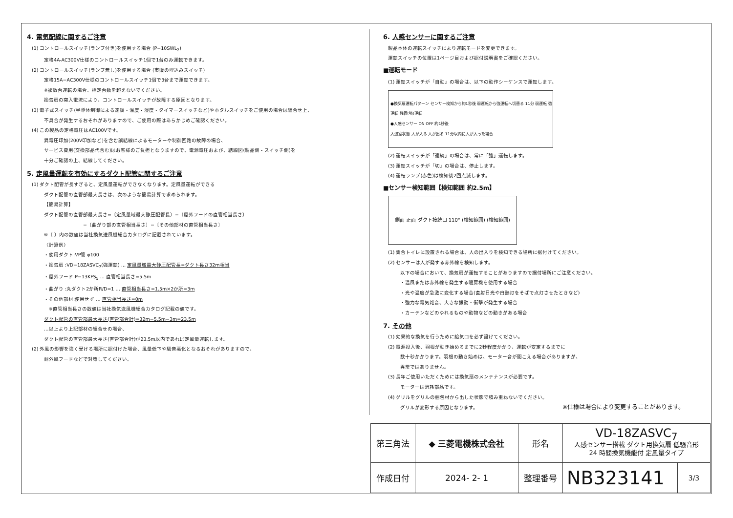4. 電気配線に関するご注意
(1) コントロールスイッチ(ランプ付き)を使用する場合 (P−10SWL<sub>2</sub>)
定格4A-AC300V仕様のコントロールスイッチ1個で1台のみ運転できます。
(2) コントロールスイッチ(ランプ無し)を使用する場合 (市販の埋込みスイッチ)
定格15A−AC300V仕様のコントロールスイッチ1個で3台まで運転できます。
※複数台運転の場合、指定台数を超えないでください。
換気扇の突入電流により、コントロールスイッチが故障する原因となります。
(3) 電子式スイッチ(半導体制御による速調・温度・湿度・タイマースイッチなど)やホタルスイッチをご使用の場合は組合せ上、
不具合が発生するおそれがありますので、ご使用の際はあらかじめご確認ください。
(4) この製品の定格電圧はAC100Vです。
異電圧印加(200V印加など)を含む誤結線によるモーターや制御回路の故障の場合、
サービス費用(交換部品代含む)はお客様のご負担となりますので、電源電圧および、結線図(製品側・スイッチ側)を
十分ご確認の上、結線してください。
5. 定風量運転を有効にするダクト配管に関するご注意
(1) ダクト配管が長すぎると、定風量運転ができなくなります。定風量運転ができる
ダクト配管の直管部最大長さは、次のような簡易計算で求められます。
【簡易計算】
ダクト配管の直管部最大長さ=〔定風量域最大静圧配管長〕−〔屋外フードの直管相当長さ〕
−〔曲がり部の直管相当長さ〕−〔その他部材の直管相当長さ〕
※〔 〕内の数値は当社換気送風機総合カタログに記載されています。
〈計算例〉
・使用ダクト:VP管 φ100
・換気扇 :VD−18ZASVC<sub>7</sub>(強運転) … 定風量域最大静圧配管長=ダクト長さ32m相当
・屋外フード:P−13KFS<sub>5</sub> … 直管相当長さ=5.5m
・曲がり :丸ダクト2か所R/D=1 … 直管相当長さ=1.5m×2か所=3m
・その他部材:使用せず … 直管相当長さ=0m
　※直管相当長さの数値は当社換気送風機総合カタログ記載の値です。
ダクト配管の直管部最大長さ(直管部合計)=32m−5.5m−3m=23.5m
…以上より上記部材の組合せの場合、
ダクト配管の直管部最大長さ(直管部合計)が23.5m以内であれば定風量運転します。
(2) 外風の影響を強く受ける場所に据付けた場合、風量低下や騒音悪化となるおそれがありますので、
耐外風フードなどで対策してください。
6. 人感センサーに関するご注意
製品本体の運転スイッチにより運転モードを変更できます。
運転スイッチの位置は1ページ目および据付説明書をご確認ください。
■運転モード
(1) 運転スイッチが「自動」の場合は、以下の動作シーケンスで運転します。
●換気扇運転パターン センサー検知から約1秒後 弱運転から強運転へ切替る 11分 弱運転 強運転 残置(強)運転
●人感センサー ON OFF 約1秒後
入退室状態 人が入る 人が出る 11分以内に人が入った場合
(2) 運転スイッチが「連続」の場合は、常に「強」運転します。
(3) 運転スイッチが「切」の場合は、停止します。
(4) 運転ランプ(赤色)は検知後2回点滅します。
■センサー検知範囲【検知範囲 約2.5m】
側面 正面 ダクト接続口 110° (検知範囲) (検知範囲)
(1) 集合トイレに設置される場合は、人の出入りを検知できる場所に据付けてください。
(2) センサーは人が発する赤外線を検知します。
以下の場合において、換気扇が運転することがありますので据付場所にご注意ください。
・温風または赤外線を発生する暖房機を使用する場合
・光や温度が急激に変化する場合(直射日光や白熱灯をそばで点灯させたときなど)
・強力な電気雑音、大きな振動・衝撃が発生する場合
・カーテンなどのゆれるものや動物などの動きがある場合
7. その他
(1) 効果的な換気を行うために給気口を必ず設けてください。
(2) 電源投入後、羽根が動き始めるまでに2秒程度かかり、運転が安定するまでに
数十秒かかります。羽根の動き始めは、モーター音が聞こえる場合がありますが、
異常ではありません。
(3) 長年ご使用いただくためには換気扇のメンテナンスが必要です。
モーターは消耗部品です。
(4) グリルをグリルの梱包材から出した状態で積み重ねないでください。
グリルが変形する原因となります。 ※仕様は場合により変更することがあります。
| 第三角法 | ◆ 三菱電機株式会社 | 形名 | VD-18ZASVC<sub>7</sub> 人感センサー搭載 ダクト用換気扇 低騒音形 24 時間換気機能付 定風量タイプ | |
| 作成日付 | 2024- 2- 1 | 整理番号 | NB323141 | 3/3 |